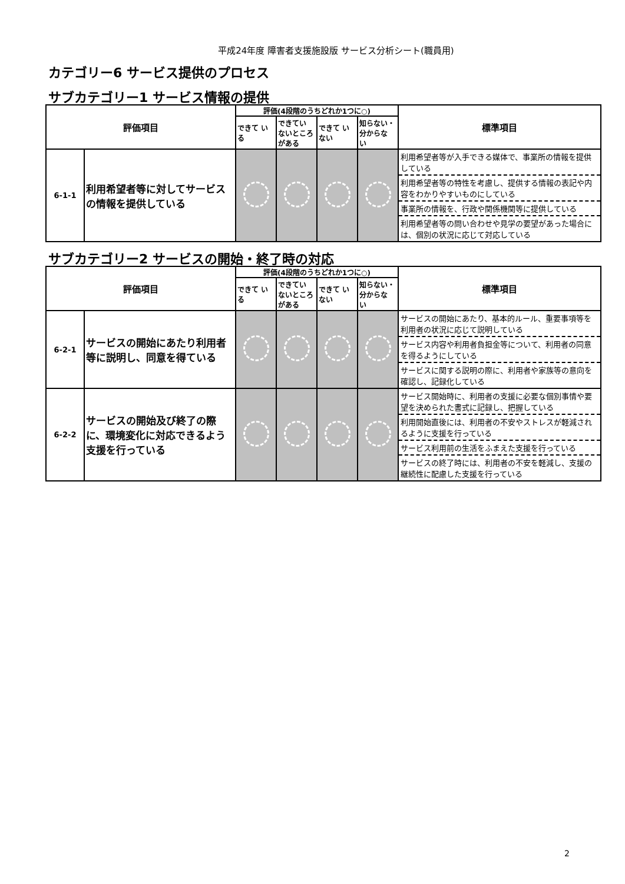平成24年度 障害者支援施設版 サービス分析シート(職員用)
カテゴリー6 サービス提供のプロセス
サブカテゴリー1 サービス情報の提供
| 評価項目 | | 評価(4段階のうちどれか1つに○) | | | | 標準項目 |
| --- | --- | --- | --- | --- | --- | --- |
| | | できて いる | できてい ないところ がある | できて いない | 知らない・ 分からな い | |
| 6-1-1 | 利用希望者等に対してサービスの情報を提供している | | | | | 利用希望者等が入手できる媒体で、事業所の情報を提供している 利用希望者等の特性を考慮し、提供する情報の表記や内容をわかりやすいものにしている 事業所の情報を、行政や関係機関等に提供している 利用希望者等の問い合わせや見学の要望があった場合には、個別の状況に応じて対応している |
サブカテゴリー2 サービスの開始・終了時の対応
| 評価項目 | | 評価(4段階のうちどれか1つに○) | | | | 標準項目 |
| --- | --- | --- | --- | --- | --- | --- |
| | | できて いる | できてい ないところ がある | できて いない | 知らない・ 分からな い | |
| 6-2-1 | サービスの開始にあたり利用者等に説明し、同意を得ている | | | | | サービスの開始にあたり、基本的ルール、重要事項等を利用者の状況に応じて説明している サービス内容や利用者負担金等について、利用者の同意を得るようにしている サービスに関する説明の際に、利用者や家族等の意向を確認し、記録化している |
| 6-2-2 | サービスの開始及び終了の際に、環境変化に対応できるよう支援を行っている | | | | | サービス開始時に、利用者の支援に必要な個別事情や要望を決められた書式に記録し、把握している 利用開始直後には、利用者の不安やストレスが軽減されるように支援を行っている サービス利用前の生活をふまえた支援を行っている サービスの終了時には、利用者の不安を軽減し、支援の継続性に配慮した支援を行っている |
2